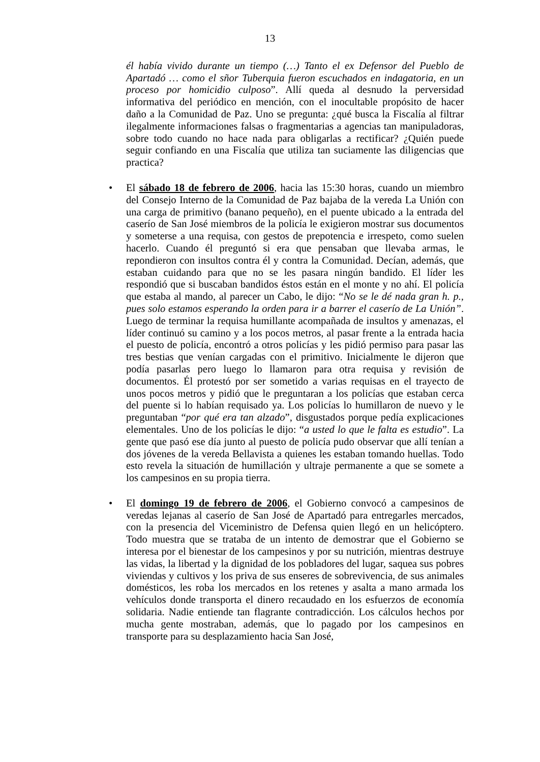13
él había vivido durante un tiempo (…) Tanto el ex Defensor del Pueblo de Apartadó … como el sñor Tuberquia fueron escuchados en indagatoria, en un proceso por homicidio culposo”. Allí queda al desnudo la perversidad informativa del periódico en mención, con el inocultable propósito de hacer daño a la Comunidad de Paz. Uno se pregunta: ¿qué busca la Fiscalía al filtrar ilegalmente informaciones falsas o fragmentarias a agencias tan manipuladoras, sobre todo cuando no hace nada para obligarlas a rectificar? ¿Quién puede seguir confiando en una Fiscalía que utiliza tan suciamente las diligencias que practica?
• El sábado 18 de febrero de 2006, hacia las 15:30 horas, cuando un miembro del Consejo Interno de la Comunidad de Paz bajaba de la vereda La Unión con una carga de primitivo (banano pequeño), en el puente ubicado a la entrada del caserío de San José miembros de la policía le exigieron mostrar sus documentos y someterse a una requisa, con gestos de prepotencia e irrespeto, como suelen hacerlo. Cuando él preguntó si era que pensaban que llevaba armas, le repondieron con insultos contra él y contra la Comunidad. Decían, además, que estaban cuidando para que no se les pasara ningún bandido. El líder les respondió que si buscaban bandidos éstos están en el monte y no ahí. El policía que estaba al mando, al parecer un Cabo, le dijo: “No se le dé nada gran h. p., pues solo estamos esperando la orden para ir a barrer el caserío de La Unión”. Luego de terminar la requisa humillante acompañada de insultos y amenazas, el líder continuó su camino y a los pocos metros, al pasar frente a la entrada hacia el puesto de policía, encontró a otros policías y les pidió permiso para pasar las tres bestias que venían cargadas con el primitivo. Inicialmente le dijeron que podía pasarlas pero luego lo llamaron para otra requisa y revisión de documentos. Él protestó por ser sometido a varias requisas en el trayecto de unos pocos metros y pidió que le preguntaran a los policías que estaban cerca del puente si lo habían requisado ya. Los policías lo humillaron de nuevo y le preguntaban “por qué era tan alzado”, disgustados porque pedía explicaciones elementales. Uno de los policías le dijo: “a usted lo que le falta es estudio”. La gente que pasó ese día junto al puesto de policía pudo observar que allí tenían a dos jóvenes de la vereda Bellavista a quienes les estaban tomando huellas. Todo esto revela la situación de humillación y ultraje permanente a que se somete a los campesinos en su propia tierra.
• El domingo 19 de febrero de 2006, el Gobierno convocó a campesinos de veredas lejanas al caserío de San José de Apartadó para entregarles mercados, con la presencia del Viceministro de Defensa quien llegó en un helicóptero. Todo muestra que se trataba de un intento de demostrar que el Gobierno se interesa por el bienestar de los campesinos y por su nutrición, mientras destruye las vidas, la libertad y la dignidad de los pobladores del lugar, saquea sus pobres viviendas y cultivos y los priva de sus enseres de sobrevivencia, de sus animales domésticos, les roba los mercados en los retenes y asalta a mano armada los vehículos donde transporta el dinero recaudado en los esfuerzos de economía solidaria. Nadie entiende tan flagrante contradicción. Los cálculos hechos por mucha gente mostraban, además, que lo pagado por los campesinos en transporte para su desplazamiento hacia San José,